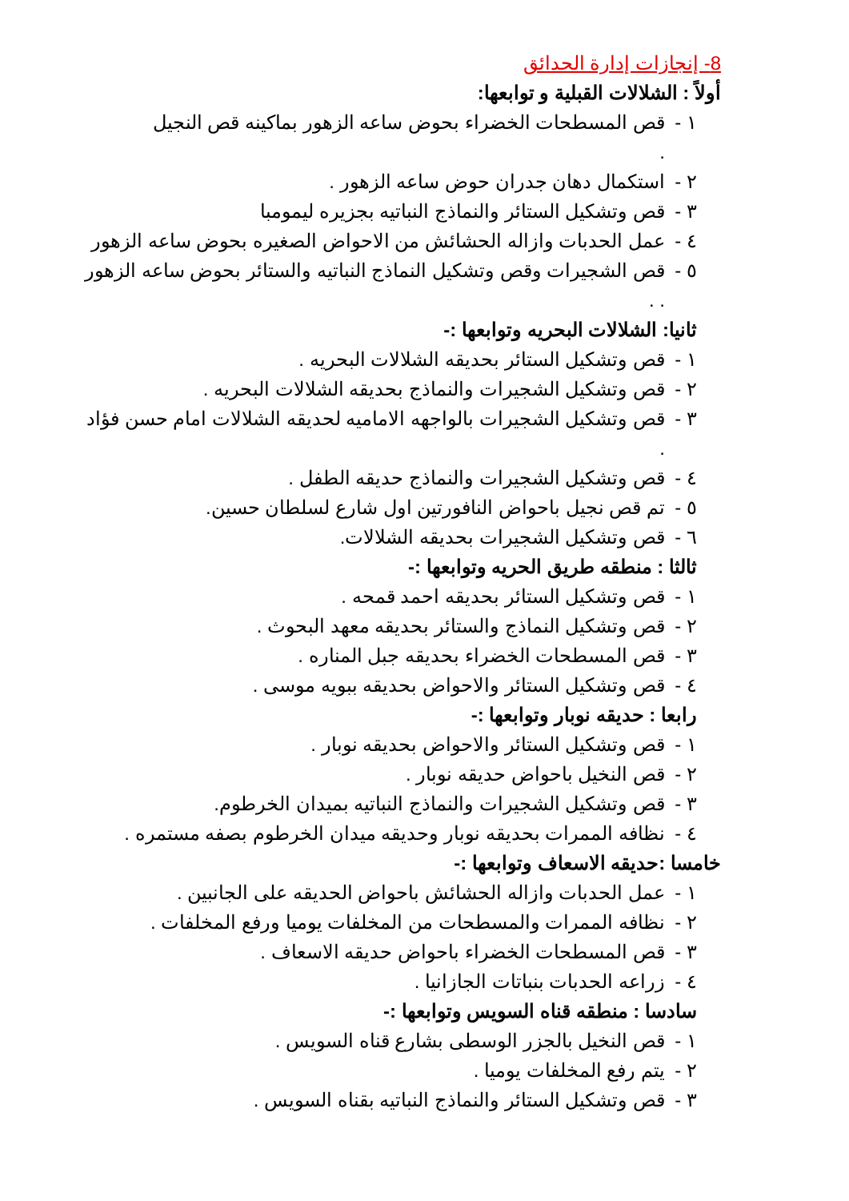8- إنجازات إدارة الحدائق
أولاً : الشلالات القبلية و توابعها:
١ - قص المسطحات الخضراء بحوض ساعه الزهور بماكينه قص النجيل
.
٢ - استكمال دهان جدران حوض ساعه الزهور .
٣ - قص وتشكيل الستائر والنماذج النباتيه بجزيره ليمومبا
٤ - عمل الحدبات وازاله الحشائش من الاحواض الصغيره بحوض ساعه الزهور
٥ - قص الشجيرات وقص وتشكيل النماذج النباتيه والستائر بحوض ساعه الزهور . .
ثانيا: الشلالات البحريه وتوابعها :-
١ - قص وتشكيل الستائر بحديقه الشلالات البحريه .
٢ - قص وتشكيل الشجيرات والنماذج بحديقه الشلالات البحريه .
٣ - قص وتشكيل الشجيرات بالواجهه الاماميه لحديقه الشلالات امام حسن فؤاد .
٤ - قص وتشكيل الشجيرات والنماذج حديقه الطفل .
٥ - تم قص نجيل باحواض النافورتين اول شارع لسلطان حسين.
٦ - قص وتشكيل الشجيرات بحديقه الشلالات.
ثالثا : منطقه طريق الحريه وتوابعها :-
١ - قص وتشكيل الستائر بحديقه احمد قمحه .
٢ - قص وتشكيل النماذج والستائر بحديقه معهد البحوث .
٣ - قص المسطحات الخضراء بحديقه جبل المناره .
٤ - قص وتشكيل الستائر والاحواض بحديقه ببويه موسى .
رابعا : حديقه نوبار وتوابعها :-
١ - قص وتشكيل الستائر والاحواض بحديقه نوبار .
٢ - قص النخيل باحواض حديقه نوبار .
٣ - قص وتشكيل الشجيرات والنماذج النباتيه بميدان الخرطوم.
٤ - نظافه الممرات بحديقه نوبار وحديقه ميدان الخرطوم بصفه مستمره .
خامسا :حديقه الاسعاف وتوابعها :-
١ - عمل الحدبات وازاله الحشائش باحواض الحديقه على الجانبين .
٢ - نظافه الممرات والمسطحات من المخلفات يوميا ورفع المخلفات .
٣ - قص المسطحات الخضراء باحواض حديقه الاسعاف .
٤ - زراعه الحدبات بنباتات الجازانيا .
سادسا : منطقه قناه السويس وتوابعها :-
١ - قص النخيل بالجزر الوسطى بشارع قناه السويس .
٢ - يتم رفع المخلفات يوميا .
٣ - قص وتشكيل الستائر والنماذج النباتيه بقناه السويس .